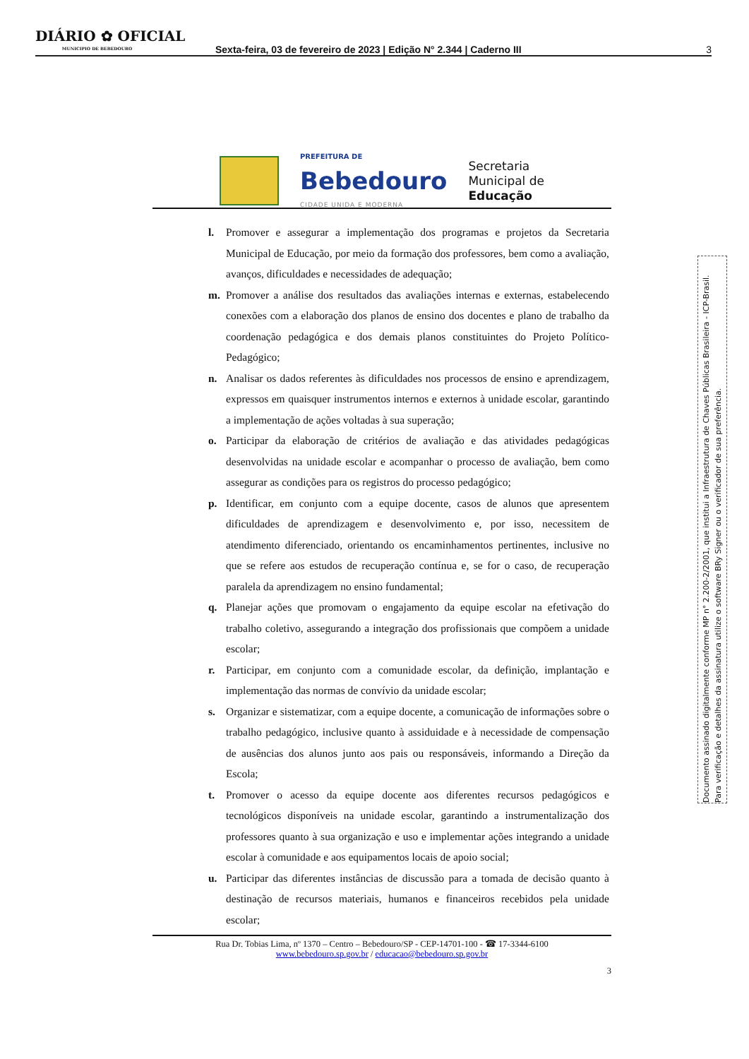DIÁRIO ✿ OFICIAL
MUNICIPIO DE BEBEDOURO
Sexta-feira, 03 de fevereiro de 2023 | Edição N° 2.344 | Caderno III
3
PREFEITURA DE
Bebedouro
CIDADE UNIDA E MODERNA
Secretaria
Municipal de
Educação
l. Promover e assegurar a implementação dos programas e projetos da Secretaria Municipal de Educação, por meio da formação dos professores, bem como a avaliação, avanços, dificuldades e necessidades de adequação;
m. Promover a análise dos resultados das avaliações internas e externas, estabelecendo conexões com a elaboração dos planos de ensino dos docentes e plano de trabalho da coordenação pedagógica e dos demais planos constituintes do Projeto Político-Pedagógico;
n. Analisar os dados referentes às dificuldades nos processos de ensino e aprendizagem, expressos em quaisquer instrumentos internos e externos à unidade escolar, garantindo a implementação de ações voltadas à sua superação;
o. Participar da elaboração de critérios de avaliação e das atividades pedagógicas desenvolvidas na unidade escolar e acompanhar o processo de avaliação, bem como assegurar as condições para os registros do processo pedagógico;
p. Identificar, em conjunto com a equipe docente, casos de alunos que apresentem dificuldades de aprendizagem e desenvolvimento e, por isso, necessitem de atendimento diferenciado, orientando os encaminhamentos pertinentes, inclusive no que se refere aos estudos de recuperação contínua e, se for o caso, de recuperação paralela da aprendizagem no ensino fundamental;
q. Planejar ações que promovam o engajamento da equipe escolar na efetivação do trabalho coletivo, assegurando a integração dos profissionais que compõem a unidade escolar;
r. Participar, em conjunto com a comunidade escolar, da definição, implantação e implementação das normas de convívio da unidade escolar;
s. Organizar e sistematizar, com a equipe docente, a comunicação de informações sobre o trabalho pedagógico, inclusive quanto à assiduidade e à necessidade de compensação de ausências dos alunos junto aos pais ou responsáveis, informando a Direção da Escola;
t. Promover o acesso da equipe docente aos diferentes recursos pedagógicos e tecnológicos disponíveis na unidade escolar, garantindo a instrumentalização dos professores quanto à sua organização e uso e implementar ações integrando a unidade escolar à comunidade e aos equipamentos locais de apoio social;
u. Participar das diferentes instâncias de discussão para a tomada de decisão quanto à destinação de recursos materiais, humanos e financeiros recebidos pela unidade escolar;
Rua Dr. Tobias Lima, nº 1370 – Centro – Bebedouro/SP - CEP-14701-100 - ☎ 17-3344-6100
www.bebedouro.sp.gov.br / educacao@bebedouro.sp.gov.br
3
Documento assinado digitalmente conforme MP n° 2.200-2/2001, que institui a Infraestrutura de Chaves Públicas Brasileira - ICP-Brasil.
Para verificação e detalhes da assinatura utilize o software BRy Signer ou o verificador de sua preferência.